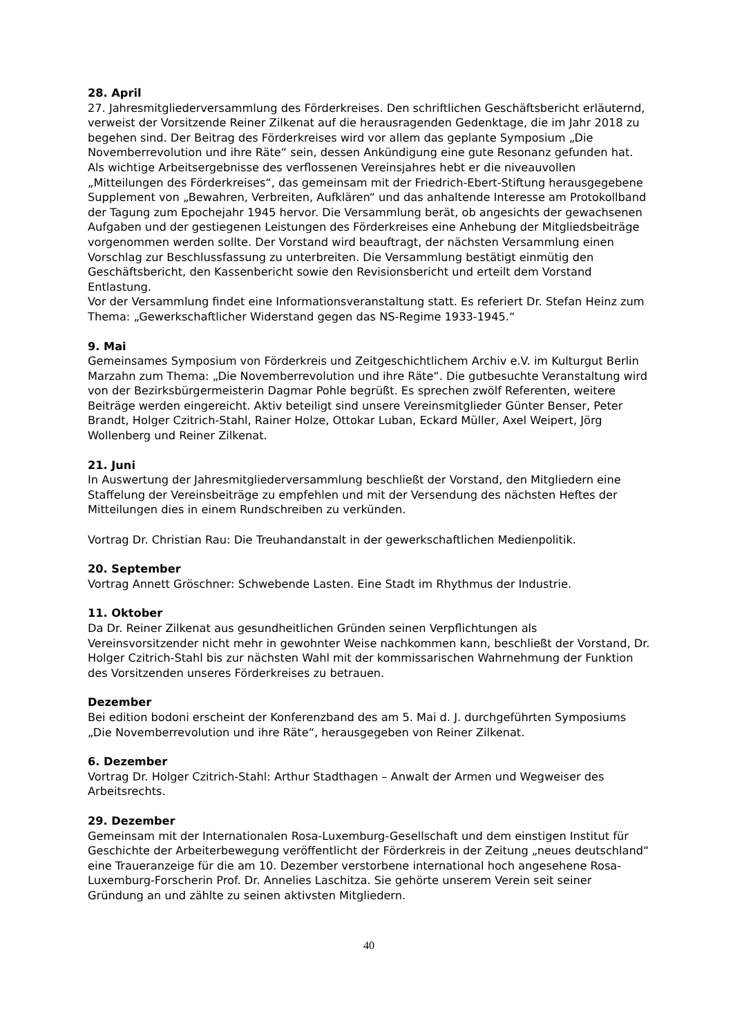28. April
27. Jahresmitgliederversammlung des Förderkreises. Den schriftlichen Geschäftsbericht erläuternd, verweist der Vorsitzende Reiner Zilkenat auf die herausragenden Gedenktage, die im Jahr 2018 zu begehen sind. Der Beitrag des Förderkreises wird vor allem das geplante Symposium „Die Novemberrevolution und ihre Räte“ sein, dessen Ankündigung eine gute Resonanz gefunden hat. Als wichtige Arbeitsergebnisse des verflossenen Vereinsjahres hebt er die niveauvollen „Mitteilungen des Förderkreises“, das gemeinsam mit der Friedrich-Ebert-Stiftung herausgegebene Supplement von „Bewahren, Verbreiten, Aufklären“ und das anhaltende Interesse am Protokollband der Tagung zum Epochejahr 1945 hervor. Die Versammlung berät, ob angesichts der gewachsenen Aufgaben und der gestiegenen Leistungen des Förderkreises eine Anhebung der Mitgliedsbeiträge vorgenommen werden sollte. Der Vorstand wird beauftragt, der nächsten Versammlung einen Vorschlag zur Beschlussfassung zu unterbreiten. Die Versammlung bestätigt einmütig den Geschäftsbericht, den Kassenbericht sowie den Revisionsbericht und erteilt dem Vorstand Entlastung.
Vor der Versammlung findet eine Informationsveranstaltung statt. Es referiert Dr. Stefan Heinz zum Thema: „Gewerkschaftlicher Widerstand gegen das NS-Regime 1933-1945.“
9. Mai
Gemeinsames Symposium von Förderkreis und Zeitgeschichtlichem Archiv e.V. im Kulturgut Berlin Marzahn zum Thema: „Die Novemberrevolution und ihre Räte“. Die gutbesuchte Veranstaltung wird von der Bezirksbürgermeisterin Dagmar Pohle begrüßt. Es sprechen zwölf Referenten, weitere Beiträge werden eingereicht. Aktiv beteiligt sind unsere Vereinsmitglieder Günter Benser, Peter Brandt, Holger Czitrich-Stahl, Rainer Holze, Ottokar Luban, Eckard Müller, Axel Weipert, Jörg Wollenberg und Reiner Zilkenat.
21. Juni
In Auswertung der Jahresmitgliederversammlung beschließt der Vorstand, den Mitgliedern eine Staffelung der Vereinsbeiträge zu empfehlen und mit der Versendung des nächsten Heftes der Mitteilungen dies in einem Rundschreiben zu verkünden.
Vortrag Dr. Christian Rau: Die Treuhandanstalt in der gewerkschaftlichen Medienpolitik.
20. September
Vortrag Annett Gröschner: Schwebende Lasten. Eine Stadt im Rhythmus der Industrie.
11. Oktober
Da Dr. Reiner Zilkenat aus gesundheitlichen Gründen seinen Verpflichtungen als Vereinsvorsitzender nicht mehr in gewohnter Weise nachkommen kann, beschließt der Vorstand, Dr. Holger Czitrich-Stahl bis zur nächsten Wahl mit der kommissarischen Wahrnehmung der Funktion des Vorsitzenden unseres Förderkreises zu betrauen.
Dezember
Bei edition bodoni erscheint der Konferenzband des am 5. Mai d. J. durchgeführten Symposiums „Die Novemberrevolution und ihre Räte“, herausgegeben von Reiner Zilkenat.
6. Dezember
Vortrag Dr. Holger Czitrich-Stahl: Arthur Stadthagen – Anwalt der Armen und Wegweiser des Arbeitsrechts.
29. Dezember
Gemeinsam mit der Internationalen Rosa-Luxemburg-Gesellschaft und dem einstigen Institut für Geschichte der Arbeiterbewegung veröffentlicht der Förderkreis in der Zeitung „neues deutschland“ eine Traueranzeige für die am 10. Dezember verstorbene international hoch angesehene Rosa-Luxemburg-Forscherin Prof. Dr. Annelies Laschitza. Sie gehörte unserem Verein seit seiner Gründung an und zählte zu seinen aktivsten Mitgliedern.
40